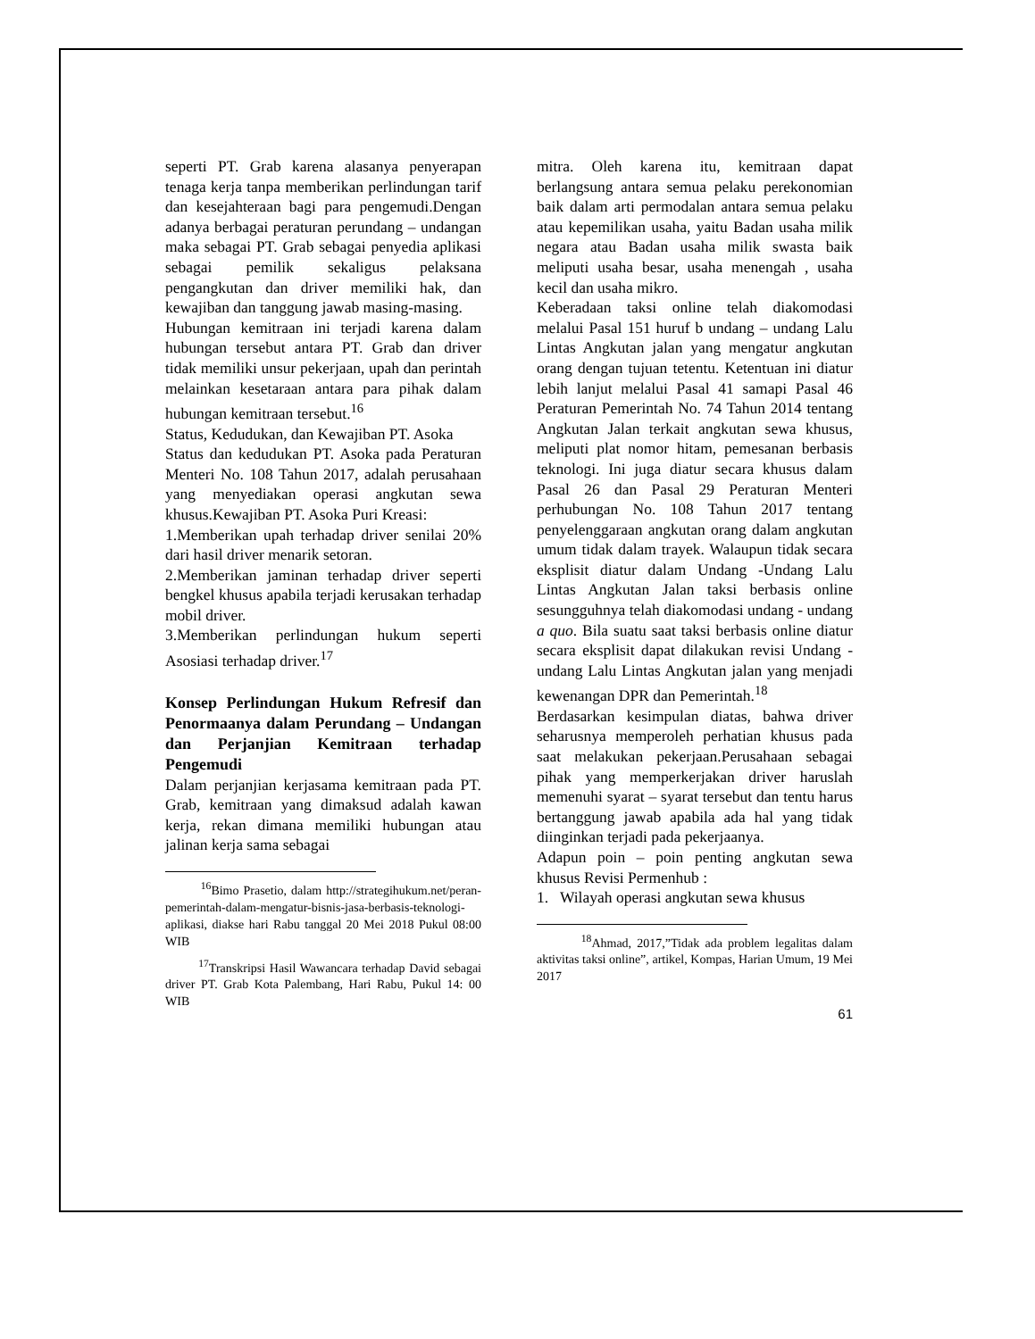seperti PT. Grab karena alasanya penyerapan tenaga kerja tanpa memberikan perlindungan tarif dan kesejahteraan bagi para pengemudi.Dengan adanya berbagai peraturan perundang – undangan maka sebagai PT. Grab sebagai penyedia aplikasi sebagai pemilik sekaligus pelaksana pengangkutan dan driver memiliki hak, dan kewajiban dan tanggung jawab masing-masing.
Hubungan kemitraan ini terjadi karena dalam hubungan tersebut antara PT. Grab dan driver tidak memiliki unsur pekerjaan, upah dan perintah melainkan kesetaraan antara para pihak dalam hubungan kemitraan tersebut.<sup>16</sup>
Status, Kedudukan, dan Kewajiban PT. Asoka
Status dan kedudukan PT. Asoka pada Peraturan Menteri No. 108 Tahun 2017, adalah perusahaan yang menyediakan operasi angkutan sewa khusus.Kewajiban PT. Asoka Puri Kreasi:
1.Memberikan upah terhadap driver senilai 20% dari hasil driver menarik setoran.
2.Memberikan jaminan terhadap driver seperti bengkel khusus apabila terjadi kerusakan terhadap mobil driver.
3.Memberikan perlindungan hukum seperti Asosiasi terhadap driver.<sup>17</sup>
Konsep Perlindungan Hukum Refresif dan Penormaanya dalam Perundang – Undangan dan Perjanjian Kemitraan terhadap Pengemudi
Dalam perjanjian kerjasama kemitraan pada PT. Grab, kemitraan yang dimaksud adalah kawan kerja, rekan dimana memiliki hubungan atau jalinan kerja sama sebagai
<sup>16</sup> Bimo Prasetio, dalam http://strategihukum.net/peran-pemerintah-dalam-mengatur-bisnis-jasa-berbasis-teknologi-aplikasi, diakse hari Rabu tanggal 20 Mei 2018 Pukul 08:00 WIB
<sup>17</sup> Transkripsi Hasil Wawancara terhadap David sebagai driver PT. Grab Kota Palembang, Hari Rabu, Pukul 14: 00 WIB
mitra. Oleh karena itu, kemitraan dapat berlangsung antara semua pelaku perekonomian baik dalam arti permodalan antara semua pelaku atau kepemilikan usaha, yaitu Badan usaha milik negara atau Badan usaha milik swasta baik meliputi usaha besar, usaha menengah , usaha kecil dan usaha mikro.
Keberadaan taksi online telah diakomodasi melalui Pasal 151 huruf b undang – undang Lalu Lintas Angkutan jalan yang mengatur angkutan orang dengan tujuan tetentu. Ketentuan ini diatur lebih lanjut melalui Pasal 41 samapi Pasal 46 Peraturan Pemerintah No. 74 Tahun 2014 tentang Angkutan Jalan terkait angkutan sewa khusus, meliputi plat nomor hitam, pemesanan berbasis teknologi. Ini juga diatur secara khusus dalam Pasal 26 dan Pasal 29 Peraturan Menteri perhubungan No. 108 Tahun 2017 tentang penyelenggaraan angkutan orang dalam angkutan umum tidak dalam trayek. Walaupun tidak secara eksplisit diatur dalam Undang -Undang Lalu Lintas Angkutan Jalan taksi berbasis online sesungguhnya telah diakomodasi undang - undang a quo. Bila suatu saat taksi berbasis online diatur secara eksplisit dapat dilakukan revisi Undang - undang Lalu Lintas Angkutan jalan yang menjadi kewenangan DPR dan Pemerintah.<sup>18</sup>
Berdasarkan kesimpulan diatas, bahwa driver seharusnya memperoleh perhatian khusus pada saat melakukan pekerjaan.Perusahaan sebagai pihak yang memperkerjakan driver haruslah memenuhi syarat – syarat tersebut dan tentu harus bertanggung jawab apabila ada hal yang tidak diinginkan terjadi pada pekerjaanya.
Adapun poin – poin penting angkutan sewa khusus Revisi Permenhub :
1. Wilayah operasi angkutan sewa khusus
<sup>18</sup> Ahmad, 2017,”Tidak ada problem legalitas dalam aktivitas taksi online”, artikel, Kompas, Harian Umum, 19 Mei 2017
61